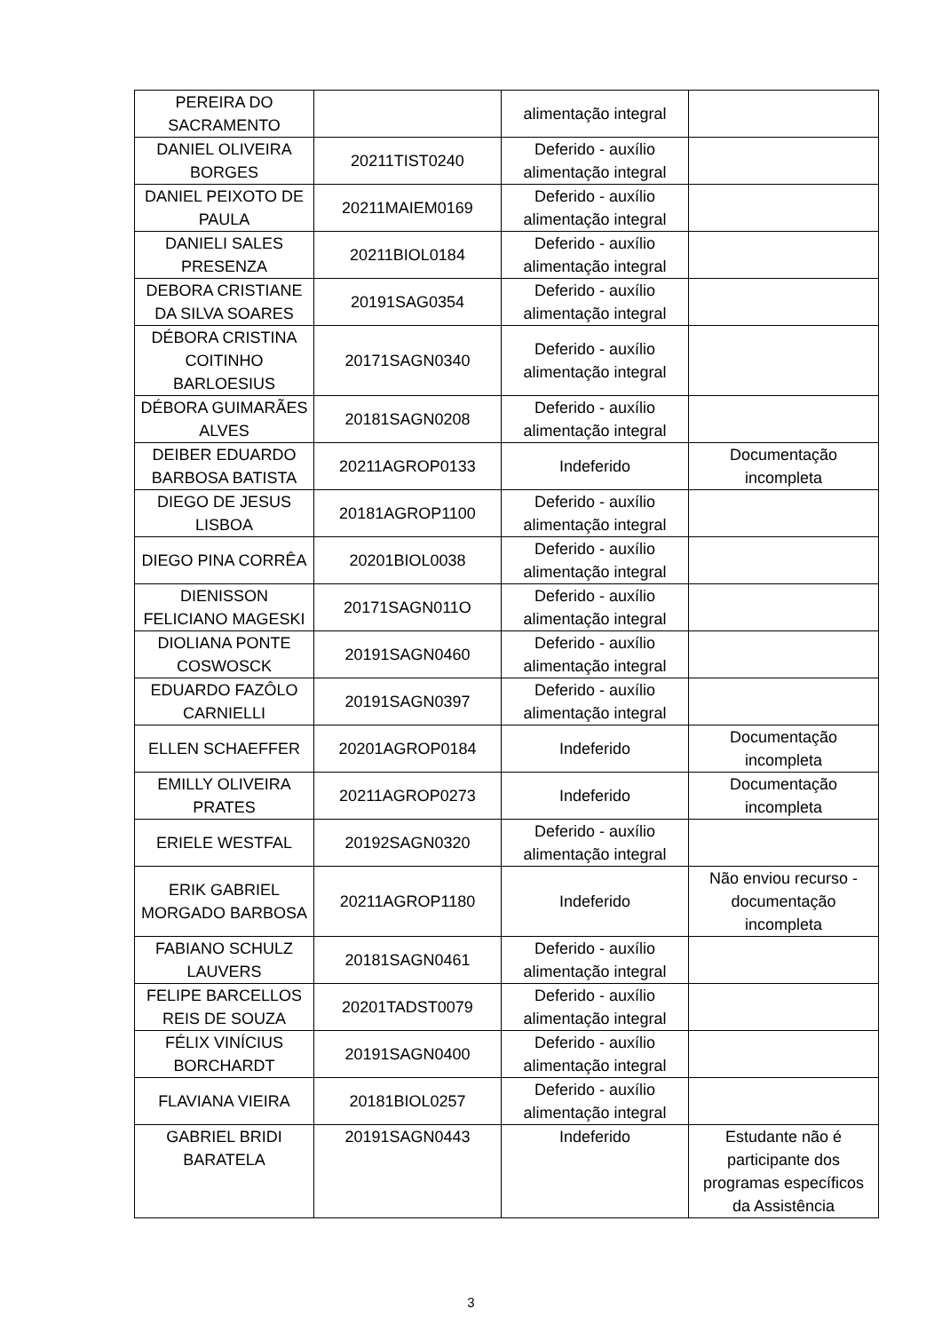| PEREIRA DO SACRAMENTO | | alimentação integral | |
| DANIEL OLIVEIRA BORGES | 20211TIST0240 | Deferido - auxílio alimentação integral | |
| DANIEL PEIXOTO DE PAULA | 20211MAIEM0169 | Deferido - auxílio alimentação integral | |
| DANIELI SALES PRESENZA | 20211BIOL0184 | Deferido - auxílio alimentação integral | |
| DEBORA CRISTIANE DA SILVA SOARES | 20191SAG0354 | Deferido - auxílio alimentação integral | |
| DÉBORA CRISTINA COITINHO BARLOESIUS | 20171SAGN0340 | Deferido - auxílio alimentação integral | |
| DÉBORA GUIMARÃES ALVES | 20181SAGN0208 | Deferido - auxílio alimentação integral | |
| DEIBER EDUARDO BARBOSA BATISTA | 20211AGROP0133 | Indeferido | Documentação incompleta |
| DIEGO DE JESUS LISBOA | 20181AGROP1100 | Deferido - auxílio alimentação integral | |
| DIEGO PINA CORRÊA | 20201BIOL0038 | Deferido - auxílio alimentação integral | |
| DIENISSON FELICIANO MAGESKI | 20171SAGN011O | Deferido - auxílio alimentação integral | |
| DIOLIANA PONTE COSWOSCK | 20191SAGN0460 | Deferido - auxílio alimentação integral | |
| EDUARDO FAZÔLO CARNIELLI | 20191SAGN0397 | Deferido - auxílio alimentação integral | |
| ELLEN SCHAEFFER | 20201AGROP0184 | Indeferido | Documentação incompleta |
| EMILLY OLIVEIRA PRATES | 20211AGROP0273 | Indeferido | Documentação incompleta |
| ERIELE WESTFAL | 20192SAGN0320 | Deferido - auxílio alimentação integral | |
| ERIK GABRIEL MORGADO BARBOSA | 20211AGROP1180 | Indeferido | Não enviou recurso - documentação incompleta |
| FABIANO SCHULZ LAUVERS | 20181SAGN0461 | Deferido - auxílio alimentação integral | |
| FELIPE BARCELLOS REIS DE SOUZA | 20201TADST0079 | Deferido - auxílio alimentação integral | |
| FÉLIX VINÍCIUS BORCHARDT | 20191SAGN0400 | Deferido - auxílio alimentação integral | |
| FLAVIANA VIEIRA | 20181BIOL0257 | Deferido - auxílio alimentação integral | |
| GABRIEL BRIDI BARATELA | 20191SAGN0443 | Indeferido | Estudante não é participante dos programas específicos da Assistência |
3